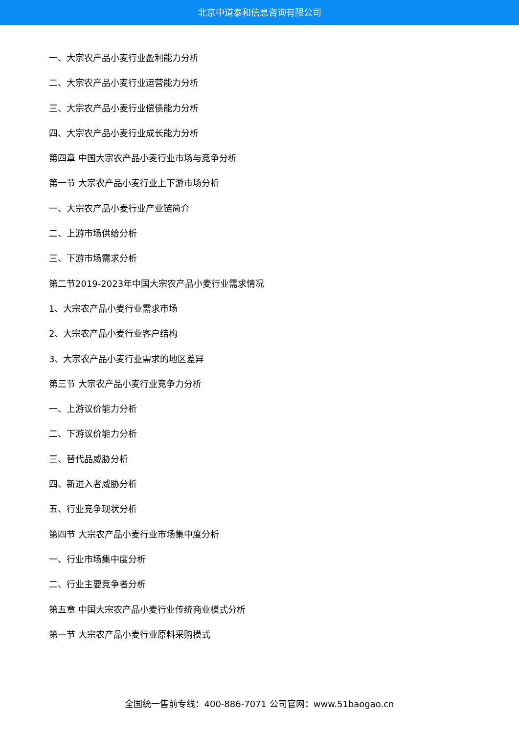北京中道泰和信息咨询有限公司
一、大宗农产品小麦行业盈利能力分析
二、大宗农产品小麦行业运营能力分析
三、大宗农产品小麦行业偿债能力分析
四、大宗农产品小麦行业成长能力分析
第四章 中国大宗农产品小麦行业市场与竞争分析
第一节 大宗农产品小麦行业上下游市场分析
一、大宗农产品小麦行业产业链简介
二、上游市场供给分析
三、下游市场需求分析
第二节2019-2023年中国大宗农产品小麦行业需求情况
1、大宗农产品小麦行业需求市场
2、大宗农产品小麦行业客户结构
3、大宗农产品小麦行业需求的地区差异
第三节 大宗农产品小麦行业竞争力分析
一、上游议价能力分析
二、下游议价能力分析
三、替代品威胁分析
四、新进入者威胁分析
五、行业竞争现状分析
第四节 大宗农产品小麦行业市场集中度分析
一、行业市场集中度分析
二、行业主要竞争者分析
第五章 中国大宗农产品小麦行业传统商业模式分析
第一节 大宗农产品小麦行业原料采购模式
全国统一售前专线：400-886-7071 公司官网：www.51baogao.cn